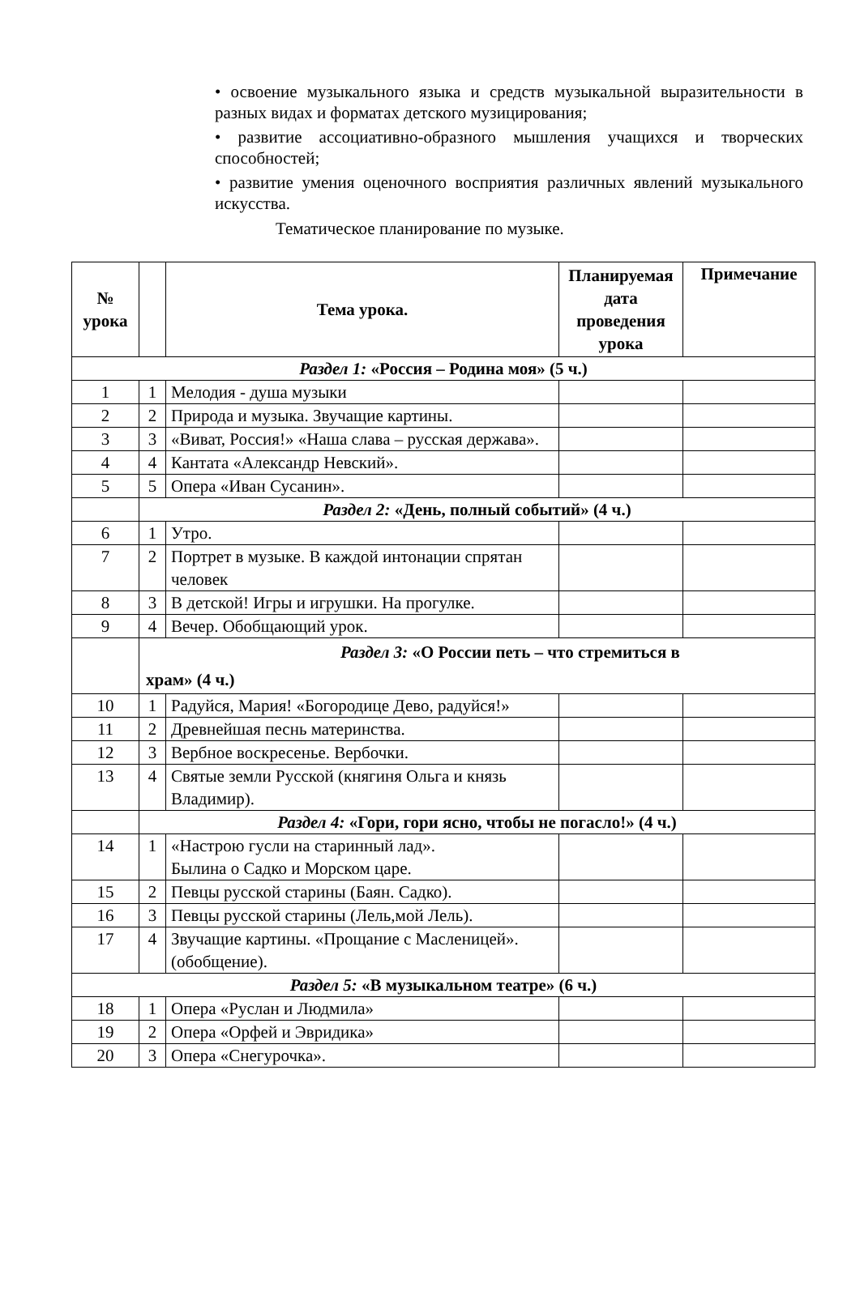• освоение музыкального языка и средств музыкальной вы­разительности в разных видах и форматах детского музицирования;
• развитие ассоциативно-образного мышления учащихся и творческих способностей;
• развитие умения оценочного восприятия различных явлений музыкального искусства.
Тематическое планирование по музыке.
| № урока | | Тема урока. | Планируемая дата проведения урока | Примечание |
| --- | --- | --- | --- | --- |
| Раздел 1: «Россия – Родина моя» (5 ч.) | | | | |
| 1 | 1 | Мелодия - душа музыки | | |
| 2 | 2 | Природа и музыка. Звучащие картины. | | |
| 3 | 3 | «Виват, Россия!» «Наша слава – русская держава». | | |
| 4 | 4 | Кантата «Александр Невский». | | |
| 5 | 5 | Опера «Иван Сусанин». | | |
| | Раздел 2: «День, полный событий» (4 ч.) | | | |
| 6 | 1 | Утро. | | |
| 7 | 2 | Портрет в музыке. В каждой интонации спрятан человек | | |
| 8 | 3 | В детской! Игры и игрушки. На прогулке. | | |
| 9 | 4 | Вечер. Обобщающий урок. | | |
| | Раздел 3: «О России петь – что стремиться в храм» (4 ч.) | | | |
| 10 | 1 | Радуйся, Мария! «Богородице Дево, радуйся!» | | |
| 11 | 2 | Древнейшая песнь материнства. | | |
| 12 | 3 | Вербное воскресенье. Вербочки. | | |
| 13 | 4 | Святые земли Русской (княгиня Ольга и князь Владимир). | | |
| | Раздел 4: «Гори, гори ясно, чтобы не погасло!» (4 ч.) | | | |
| 14 | 1 | «Настрою гусли на старинный лад». Былина о Садко и Морском царе. | | |
| 15 | 2 | Певцы русской старины (Баян. Садко). | | |
| 16 | 3 | Певцы русской старины (Лель,мой Лель). | | |
| 17 | 4 | Звучащие картины. «Прощание с Масленицей». (обобщение). | | |
| Раздел 5: «В музыкальном театре» (6 ч.) | | | | |
| 18 | 1 | Опера «Руслан и Людмила» | | |
| 19 | 2 | Опера «Орфей и Эвридика» | | |
| 20 | 3 | Опера «Снегурочка». | | |